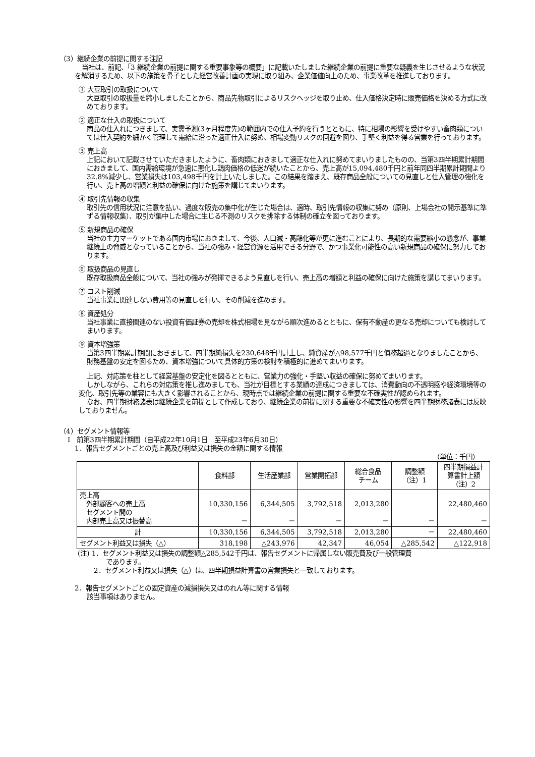（3）継続企業の前提に関する注記
当社は、前記、「3 継続企業の前提に関する重要事象等の概要」に記載いたしました継続企業の前提に重要な疑義を生じさせるような状況を解消するため、以下の施策を骨子とした経営改善計画の実現に取り組み、企業価値向上のため、事業改革を推進しております。
① 大豆取引の取扱について
大豆取引の取扱量を縮小しましたことから、商品先物取引によるリスクヘッジを取り止め、仕入価格決定時に販売価格を決める方式に改めております。
② 適正な仕入の取扱について
商品の仕入れにつきまして、実需予測(3ヶ月程度先)の範囲内での仕入予約を行うとともに、特に相場の影響を受けやすい畜肉類については仕入契約を細かく管理して需給に沿った適正仕入に努め、相場変動リスクの回避を図り、手堅く利益を得る営業を行っております。
③ 売上高
上記において記載させていただきましたように、畜肉類におきまして適正な仕入れに努めてまいりましたものの、当第3四半期累計期間におきまして、国内需給環境が急速に悪化し鶏肉価格の低迷が続いたことから、売上高が15,094,480千円と前年同四半期累計期間より32.8%減少し、営業損失は103,498千円を計上いたしました。この結果を踏まえ、既存商品全般についての見直しと仕入管理の強化を行い、売上高の増額と利益の確保に向けた施策を講じてまいります。
④ 取引先情報の収集
取引先の信用状況に注意を払い、過度な販売の集中化が生じた場合は、適時、取引先情報の収集に努め（原則、上場会社の開示基準に準ずる情報収集）、取引が集中した場合に生じる不測のリスクを排除する体制の確立を図っております。
⑤ 新規商品の確保
当社の主力マーケットである国内市場におきまして、今後、人口減・高齢化等が更に進むことにより、長期的な需要縮小の懸念が、事業継続上の脅威となっていることから、当社の強み・経営資源を活用できる分野で、かつ事業化可能性の高い新規商品の確保に努力しております。
⑥ 取扱商品の見直し
既存取扱商品全般について、当社の強みが発揮できるよう見直しを行い、売上高の増額と利益の確保に向けた施策を講じてまいります。
⑦ コスト削減
当社事業に関連しない費用等の見直しを行い、その削減を進めます。
⑧ 資産処分
当社事業に直接関連のない投資有価証券の売却を株式相場を見ながら順次進めるとともに、保有不動産の更なる売却についても検討してまいります。
⑨ 資本増強策
当第3四半期累計期間におきまして、四半期純損失を230,648千円計上し、純資産が△98,577千円と債務超過となりましたことから、財務基盤の安定を図るため、資本増強について具体的方策の検討を積極的に進めてまいります。
上記、対応策を柱として経営基盤の安定化を図るとともに、営業力の強化・手堅い収益の確保に努めてまいります。
しかしながら、これらの対応策を推し進めましても、当社が目標とする業績の達成につきましては、消費動向の不透明感や経済環境等の変化、取引先等の業容にも大きく影響されることから、現時点では継続企業の前提に関する重要な不確実性が認められます。
なお、四半期財務諸表は継続企業を前提として作成しており、継続企業の前提に関する重要な不確実性の影響を四半期財務諸表には反映しておりません。
（4）セグメント情報等
Ⅰ　前第3四半期累計期間（自平成22年10月1日　至平成23年6月30日）
1．報告セグメントごとの売上高及び利益又は損失の金額に関する情報
（単位：千円）
| | 食料部 | 生活産業部 | 営業開拓部 | 総合食品 チーム | 調整額 （注）1 | 四半期損益計 算書計上額 （注）2 |
| --- | --- | --- | --- | --- | --- | --- |
| 売上高 外部顧客への売上高 セグメント間の 内部売上高又は振替高 | 10,330,156 － | 6,344,505 － | 3,792,518 － | 2,013,280 － | － | 22,480,460 － |
| 計 | 10,330,156 | 6,344,505 | 3,792,518 | 2,013,280 | － | 22,480,460 |
| セグメント利益又は損失（△） | 318,198 | △243,976 | 42,347 | 46,054 | △285,542 | △122,918 |
(注) 1．セグメント利益又は損失の調整額△285,542千円は、報告セグメントに帰属しない販売費及び一般管理費
であります。
2．セグメント利益又は損失（△）は、四半期損益計算書の営業損失と一致しております。
2．報告セグメントごとの固定資産の減損損失又はのれん等に関する情報
該当事項はありません。